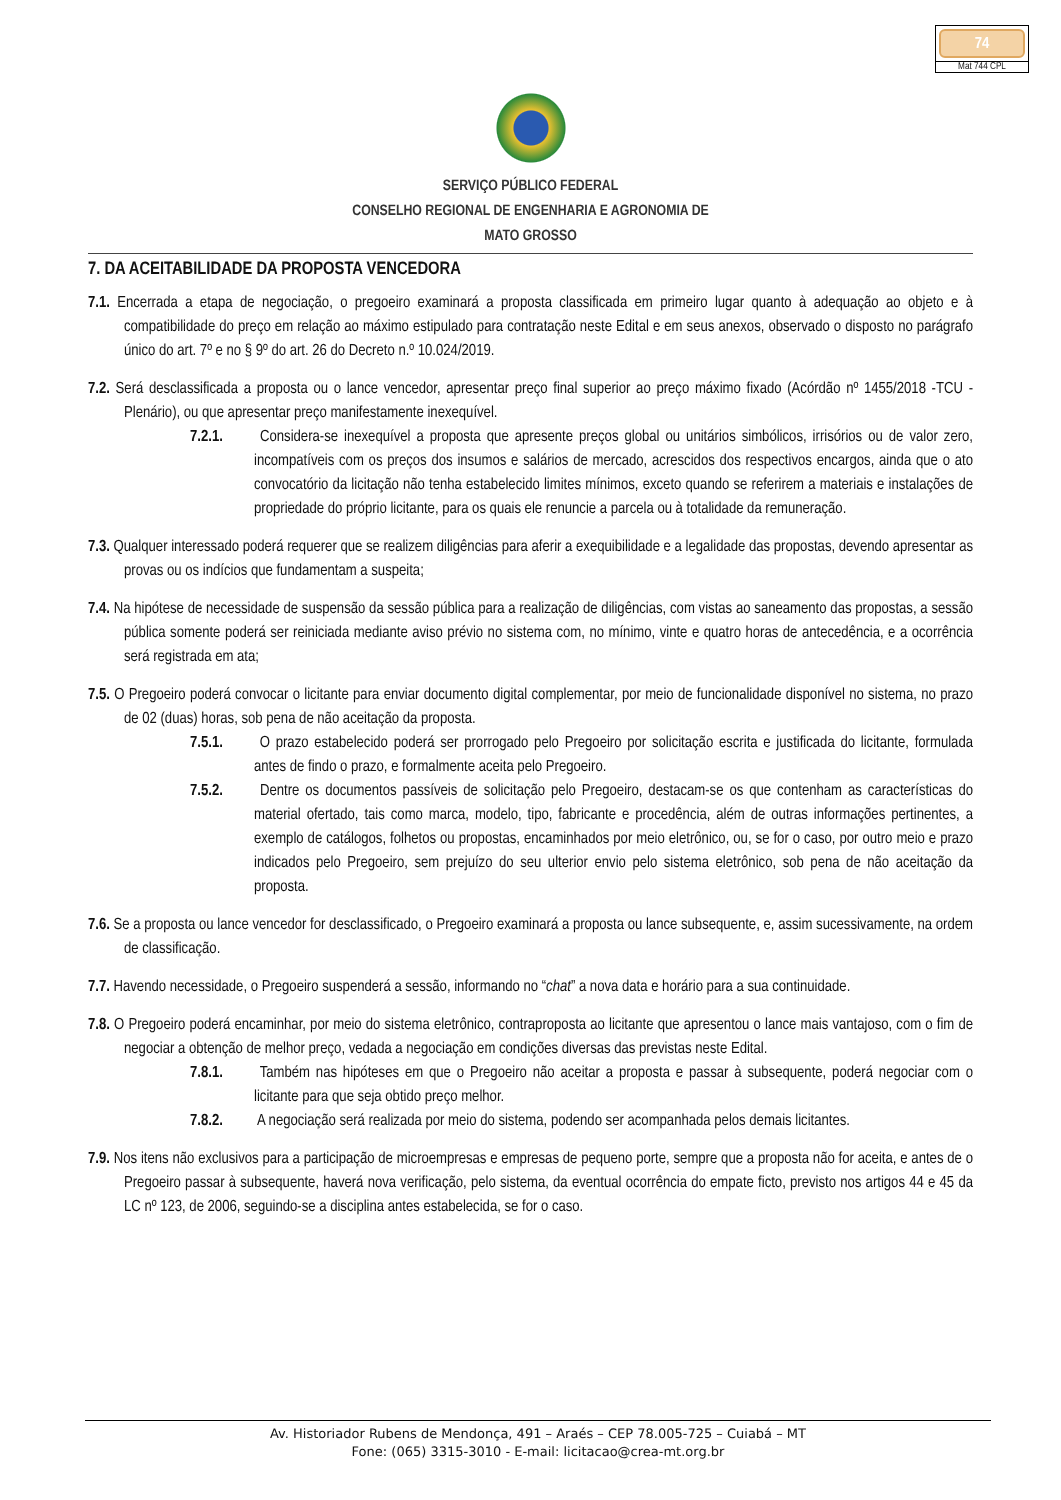74
Mat 744 CPL
SERVIÇO PÚBLICO FEDERAL
CONSELHO REGIONAL DE ENGENHARIA E AGRONOMIA DE
MATO GROSSO
7. DA ACEITABILIDADE DA PROPOSTA VENCEDORA
7.1. Encerrada a etapa de negociação, o pregoeiro examinará a proposta classificada em primeiro lugar quanto à adequação ao objeto e à compatibilidade do preço em relação ao máximo estipulado para contratação neste Edital e em seus anexos, observado o disposto no parágrafo único do art. 7º e no § 9º do art. 26 do Decreto n.º 10.024/2019.
7.2. Será desclassificada a proposta ou o lance vencedor, apresentar preço final superior ao preço máximo fixado (Acórdão nº 1455/2018 -TCU - Plenário), ou que apresentar preço manifestamente inexequível.
7.2.1. Considera-se inexequível a proposta que apresente preços global ou unitários simbólicos, irrisórios ou de valor zero, incompatíveis com os preços dos insumos e salários de mercado, acrescidos dos respectivos encargos, ainda que o ato convocatório da licitação não tenha estabelecido limites mínimos, exceto quando se referirem a materiais e instalações de propriedade do próprio licitante, para os quais ele renuncie a parcela ou à totalidade da remuneração.
7.3. Qualquer interessado poderá requerer que se realizem diligências para aferir a exequibilidade e a legalidade das propostas, devendo apresentar as provas ou os indícios que fundamentam a suspeita;
7.4. Na hipótese de necessidade de suspensão da sessão pública para a realização de diligências, com vistas ao saneamento das propostas, a sessão pública somente poderá ser reiniciada mediante aviso prévio no sistema com, no mínimo, vinte e quatro horas de antecedência, e a ocorrência será registrada em ata;
7.5. O Pregoeiro poderá convocar o licitante para enviar documento digital complementar, por meio de funcionalidade disponível no sistema, no prazo de 02 (duas) horas, sob pena de não aceitação da proposta.
7.5.1. O prazo estabelecido poderá ser prorrogado pelo Pregoeiro por solicitação escrita e justificada do licitante, formulada antes de findo o prazo, e formalmente aceita pelo Pregoeiro.
7.5.2. Dentre os documentos passíveis de solicitação pelo Pregoeiro, destacam-se os que contenham as características do material ofertado, tais como marca, modelo, tipo, fabricante e procedência, além de outras informações pertinentes, a exemplo de catálogos, folhetos ou propostas, encaminhados por meio eletrônico, ou, se for o caso, por outro meio e prazo indicados pelo Pregoeiro, sem prejuízo do seu ulterior envio pelo sistema eletrônico, sob pena de não aceitação da proposta.
7.6. Se a proposta ou lance vencedor for desclassificado, o Pregoeiro examinará a proposta ou lance subsequente, e, assim sucessivamente, na ordem de classificação.
7.7. Havendo necessidade, o Pregoeiro suspenderá a sessão, informando no “chat” a nova data e horário para a sua continuidade.
7.8. O Pregoeiro poderá encaminhar, por meio do sistema eletrônico, contraproposta ao licitante que apresentou o lance mais vantajoso, com o fim de negociar a obtenção de melhor preço, vedada a negociação em condições diversas das previstas neste Edital.
7.8.1. Também nas hipóteses em que o Pregoeiro não aceitar a proposta e passar à subsequente, poderá negociar com o licitante para que seja obtido preço melhor.
7.8.2. A negociação será realizada por meio do sistema, podendo ser acompanhada pelos demais licitantes.
7.9. Nos itens não exclusivos para a participação de microempresas e empresas de pequeno porte, sempre que a proposta não for aceita, e antes de o Pregoeiro passar à subsequente, haverá nova verificação, pelo sistema, da eventual ocorrência do empate ficto, previsto nos artigos 44 e 45 da LC nº 123, de 2006, seguindo-se a disciplina antes estabelecida, se for o caso.
Av. Historiador Rubens de Mendonça, 491 – Araés – CEP 78.005-725 – Cuiabá – MT
Fone: (065) 3315-3010 - E-mail: licitacao@crea-mt.org.br